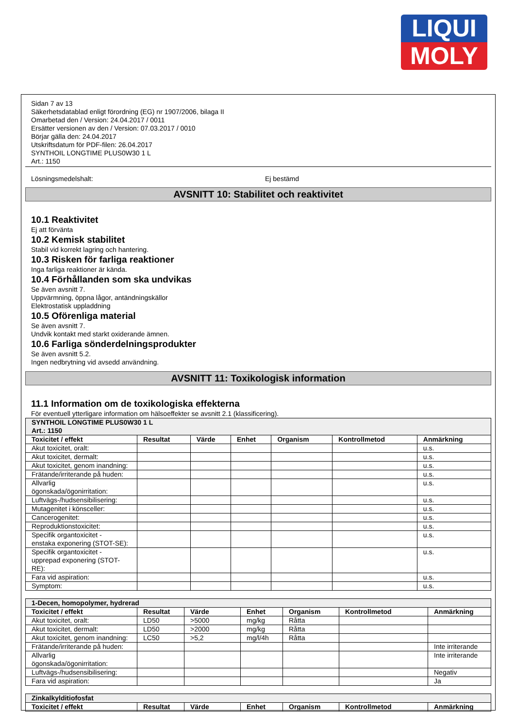LIQUI
MOLY
Sidan 7 av 13
Säkerhetsdatablad enligt förordning (EG) nr 1907/2006, bilaga II
Omarbetad den / Version: 24.04.2017 / 0011
Ersätter versionen av den / Version: 07.03.2017 / 0010
Börjar gälla den: 24.04.2017
Utskriftsdatum för PDF-filen: 26.04.2017
SYNTHOIL LONGTIME PLUS0W30 1 L
Art.: 1150
Lösningsmedelshalt: Ej bestämd
AVSNITT 10: Stabilitet och reaktivitet
10.1 Reaktivitet
Ej att förvänta
10.2 Kemisk stabilitet
Stabil vid korrekt lagring och hantering.
10.3 Risken för farliga reaktioner
Inga farliga reaktioner är kända.
10.4 Förhållanden som ska undvikas
Se även avsnitt 7.
Uppvärmning, öppna lågor, antändningskällor
Elektrostatisk uppladdning
10.5 Oförenliga material
Se även avsnitt 7.
Undvik kontakt med starkt oxiderande ämnen.
10.6 Farliga sönderdelningsprodukter
Se även avsnitt 5.2.
Ingen nedbrytning vid avsedd användning.
AVSNITT 11: Toxikologisk information
11.1 Information om de toxikologiska effekterna
För eventuell ytterligare information om hälsoeffekter se avsnitt 2.1 (klassificering).
| SYNTHOIL LONGTIME PLUS0W30 1 L Art.: 1150 | | | | | | |
| Toxicitet / effekt | Resultat | Värde | Enhet | Organism | Kontrollmetod | Anmärkning |
| Akut toxicitet, oralt: | | | | | | u.s. |
| Akut toxicitet, dermalt: | | | | | | u.s. |
| Akut toxicitet, genom inandning: | | | | | | u.s. |
| Frätande/irriterande på huden: | | | | | | u.s. |
| Allvarlig ögonskada/ögonirritation: | | | | | | u.s. |
| Luftvägs-/hudsensibilisering: | | | | | | u.s. |
| Mutagenitet i könsceller: | | | | | | u.s. |
| Cancerogenitet: | | | | | | u.s. |
| Reproduktionstoxicitet: | | | | | | u.s. |
| Specifik organtoxicitet - enstaka exponering (STOT-SE): | | | | | | u.s. |
| Specifik organtoxicitet - upprepad exponering (STOT- RE): | | | | | | u.s. |
| Fara vid aspiration: | | | | | | u.s. |
| Symptom: | | | | | | u.s. |
| 1-Decen, homopolymer, hydrerad | | | | | | |
| Toxicitet / effekt | Resultat | Värde | Enhet | Organism | Kontrollmetod | Anmärkning |
| Akut toxicitet, oralt: | LD50 | >5000 | mg/kg | Råtta | | |
| Akut toxicitet, dermalt: | LD50 | >2000 | mg/kg | Råtta | | |
| Akut toxicitet, genom inandning: | LC50 | >5,2 | mg/l/4h | Råtta | | |
| Frätande/irriterande på huden: | | | | | | Inte irriterande |
| Allvarlig ögonskada/ögonirritation: | | | | | | Inte irriterande |
| Luftvägs-/hudsensibilisering: | | | | | | Negativ |
| Fara vid aspiration: | | | | | | Ja |
| Zinkalkylditiofosfat | | | | | | |
| Toxicitet / effekt | Resultat | Värde | Enhet | Organism | Kontrollmetod | Anmärkning |